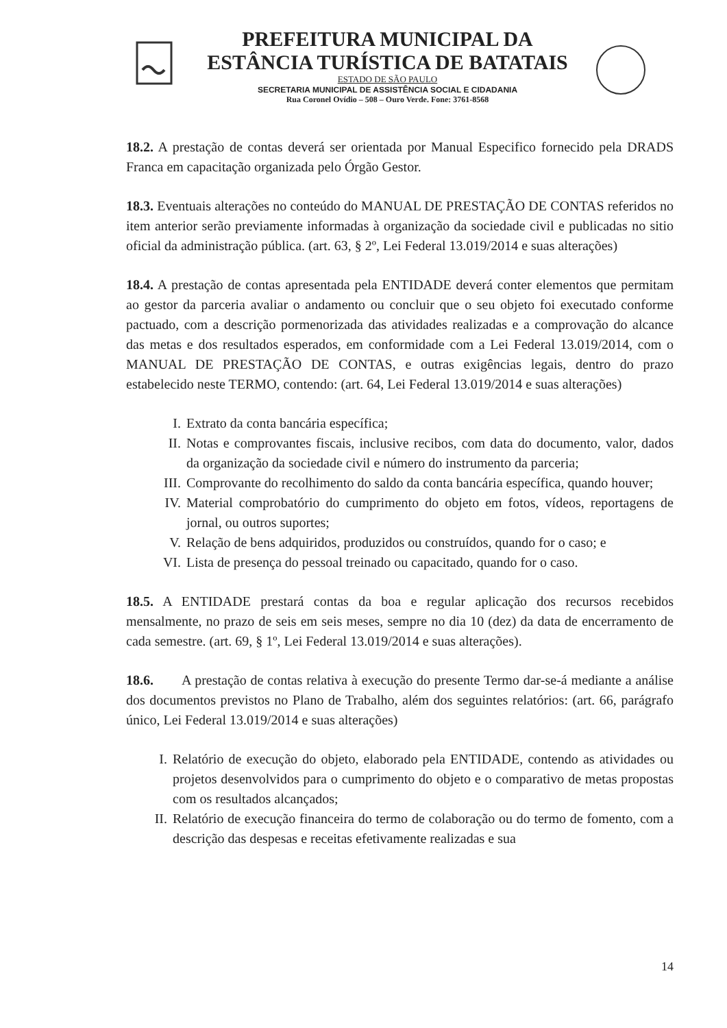PREFEITURA MUNICIPAL DA
ESTÂNCIA TURÍSTICA DE BATATAIS
ESTADO DE SÃO PAULO
SECRETARIA MUNICIPAL DE ASSISTÊNCIA SOCIAL E CIDADANIA
Rua Coronel Ovídio – 508 – Ouro Verde. Fone: 3761-8568
18.2. A prestação de contas deverá ser orientada por Manual Especifico fornecido pela DRADS Franca em capacitação organizada pelo Órgão Gestor.
18.3. Eventuais alterações no conteúdo do MANUAL DE PRESTAÇÃO DE CONTAS referidos no item anterior serão previamente informadas à organização da sociedade civil e publicadas no sitio oficial da administração pública. (art. 63, § 2º, Lei Federal 13.019/2014 e suas alterações)
18.4. A prestação de contas apresentada pela ENTIDADE deverá conter elementos que permitam ao gestor da parceria avaliar o andamento ou concluir que o seu objeto foi executado conforme pactuado, com a descrição pormenorizada das atividades realizadas e a comprovação do alcance das metas e dos resultados esperados, em conformidade com a Lei Federal 13.019/2014, com o MANUAL DE PRESTAÇÃO DE CONTAS, e outras exigências legais, dentro do prazo estabelecido neste TERMO, contendo: (art. 64, Lei Federal 13.019/2014 e suas alterações)
I. Extrato da conta bancária específica;
II. Notas e comprovantes fiscais, inclusive recibos, com data do documento, valor, dados da organização da sociedade civil e número do instrumento da parceria;
III. Comprovante do recolhimento do saldo da conta bancária específica, quando houver;
IV. Material comprobatório do cumprimento do objeto em fotos, vídeos, reportagens de jornal, ou outros suportes;
V. Relação de bens adquiridos, produzidos ou construídos, quando for o caso; e
VI. Lista de presença do pessoal treinado ou capacitado, quando for o caso.
18.5. A ENTIDADE prestará contas da boa e regular aplicação dos recursos recebidos mensalmente, no prazo de seis em seis meses, sempre no dia 10 (dez) da data de encerramento de cada semestre. (art. 69, § 1º, Lei Federal 13.019/2014 e suas alterações).
18.6. A prestação de contas relativa à execução do presente Termo dar-se-á mediante a análise dos documentos previstos no Plano de Trabalho, além dos seguintes relatórios: (art. 66, parágrafo único, Lei Federal 13.019/2014 e suas alterações)
I. Relatório de execução do objeto, elaborado pela ENTIDADE, contendo as atividades ou projetos desenvolvidos para o cumprimento do objeto e o comparativo de metas propostas com os resultados alcançados;
II. Relatório de execução financeira do termo de colaboração ou do termo de fomento, com a descrição das despesas e receitas efetivamente realizadas e sua
14